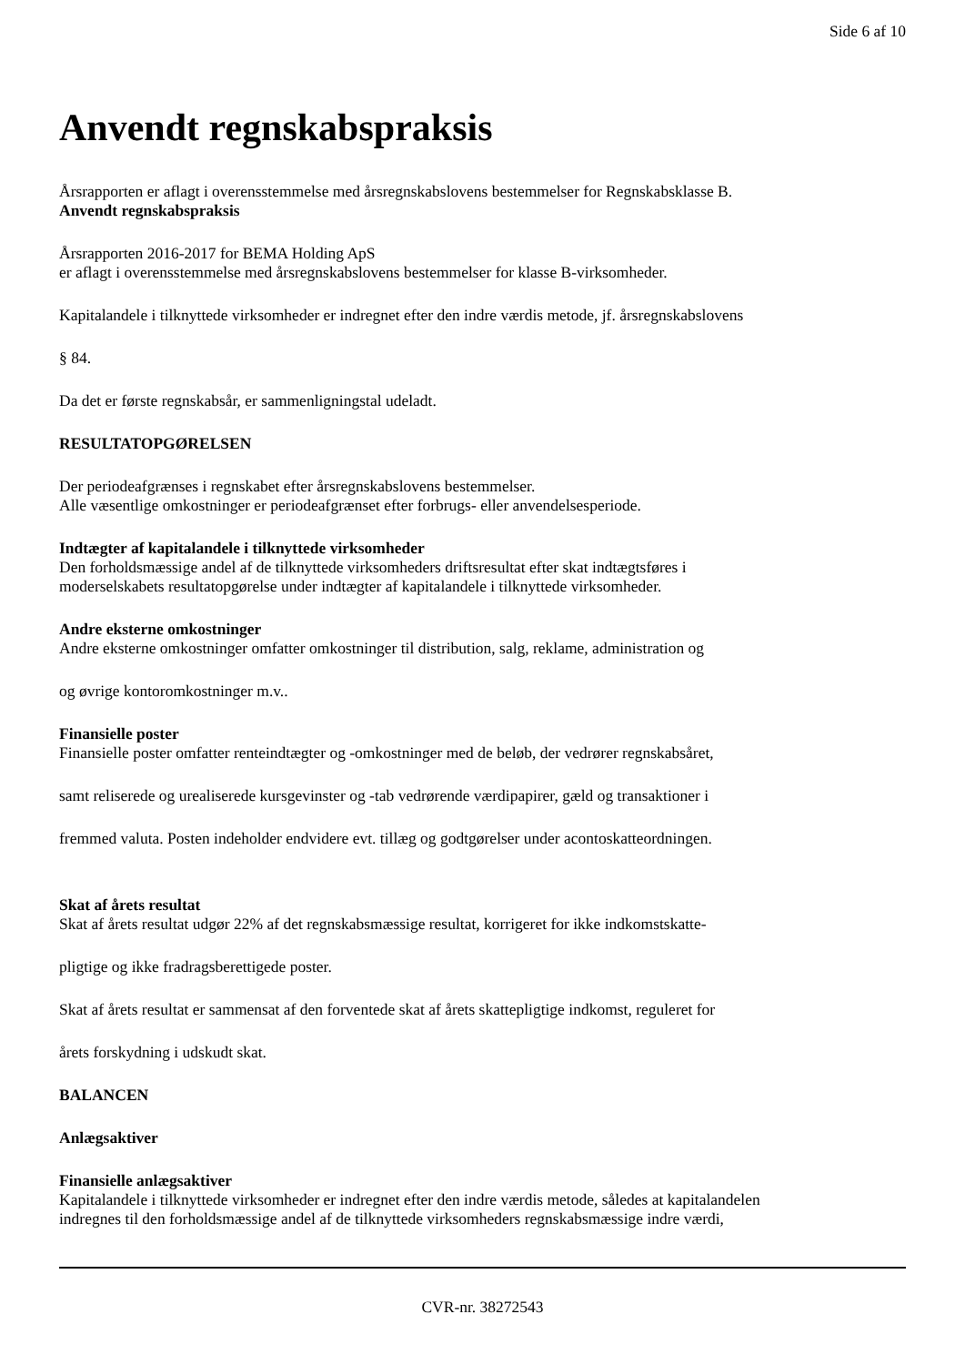Side 6 af 10
Anvendt regnskabspraksis
Årsrapporten er aflagt i overensstemmelse med årsregnskabslovens bestemmelser for Regnskabsklasse B.
Anvendt regnskabspraksis
Årsrapporten 2016-2017 for BEMA Holding ApS
er aflagt i overensstemmelse med årsregnskabslovens bestemmelser for klasse B-virksomheder.
Kapitalandele i tilknyttede virksomheder er indregnet efter den indre værdis metode, jf. årsregnskabslovens
§ 84.
Da det er første regnskabsår, er sammenligningstal udeladt.
RESULTATOPGØRELSEN
Der periodeafgrænses i regnskabet efter årsregnskabslovens bestemmelser.
Alle væsentlige omkostninger er periodeafgrænset efter forbrugs- eller anvendelsesperiode.
Indtægter af kapitalandele i tilknyttede virksomheder
Den forholdsmæssige andel af de tilknyttede virksomheders driftsresultat efter skat indtægtsføres i
moderselskabets resultatopgørelse under indtægter af kapitalandele i tilknyttede virksomheder.
Andre eksterne omkostninger
Andre eksterne omkostninger omfatter omkostninger til distribution, salg, reklame, administration og
og øvrige kontoromkostninger m.v..
Finansielle poster
Finansielle poster omfatter renteindtægter og -omkostninger med de beløb, der vedrører regnskabsåret,
samt reliserede og urealiserede kursgevinster og -tab vedrørende værdipapirer, gæld og transaktioner i
fremmed valuta. Posten indeholder endvidere evt. tillæg og godtgørelser under acontoskatteordningen.
Skat af årets resultat
Skat af årets resultat udgør 22% af det regnskabsmæssige resultat, korrigeret for ikke indkomstskatte-
pligtige og ikke fradragsberettigede poster.
Skat af årets resultat er sammensat af den forventede skat af årets skattepligtige indkomst, reguleret for
årets forskydning i udskudt skat.
BALANCEN
Anlægsaktiver
Finansielle anlægsaktiver
Kapitalandele i tilknyttede virksomheder er indregnet efter den indre værdis metode, således at kapitalandelen
indregnes til den forholdsmæssige andel af de tilknyttede virksomheders regnskabsmæssige indre værdi,
CVR-nr. 38272543